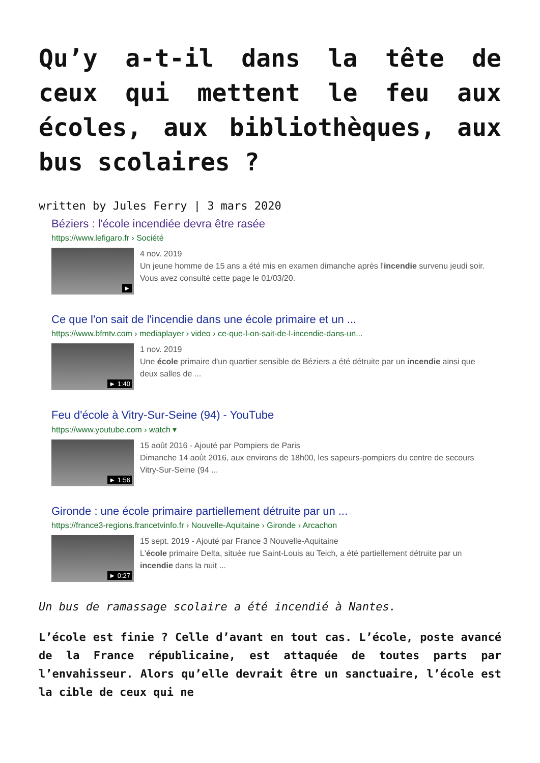Qu’y a-t-il dans la tête de ceux qui mettent le feu aux écoles, aux bibliothèques, aux bus scolaires ?
written by Jules Ferry | 3 mars 2020
Béziers : l'école incendiée devra être rasée
https://www.lefigaro.fr › Société
►
4 nov. 2019
Un jeune homme de 15 ans a été mis en examen dimanche après l'incendie survenu jeudi soir.
Vous avez consulté cette page le 01/03/20.
Ce que l'on sait de l'incendie dans une école primaire et un ...
https://www.bfmtv.com › mediaplayer › video › ce-que-l-on-sait-de-l-incendie-dans-un...
► 1:40
1 nov. 2019
Une école primaire d'un quartier sensible de Béziers a été détruite par un incendie ainsi que deux salles de ...
Feu d'école à Vitry-Sur-Seine (94) - YouTube
https://www.youtube.com › watch ▾
► 1:56
15 août 2016 - Ajouté par Pompiers de Paris
Dimanche 14 août 2016, aux environs de 18h00, les sapeurs-pompiers du centre de secours Vitry-Sur-Seine (94 ...
Gironde : une école primaire partiellement détruite par un ...
https://france3-regions.francetvinfo.fr › Nouvelle-Aquitaine › Gironde › Arcachon
► 0:27
15 sept. 2019 - Ajouté par France 3 Nouvelle-Aquitaine
L'école primaire Delta, située rue Saint-Louis au Teich, a été partiellement détruite par un incendie dans la nuit ...
Un bus de ramassage scolaire a été incendié à Nantes.
L’école est finie ? Celle d’avant en tout cas. L’école, poste avancé de la France républicaine, est attaquée de toutes parts par l’envahisseur. Alors qu’elle devrait être un sanctuaire, l’école est la cible de ceux qui ne